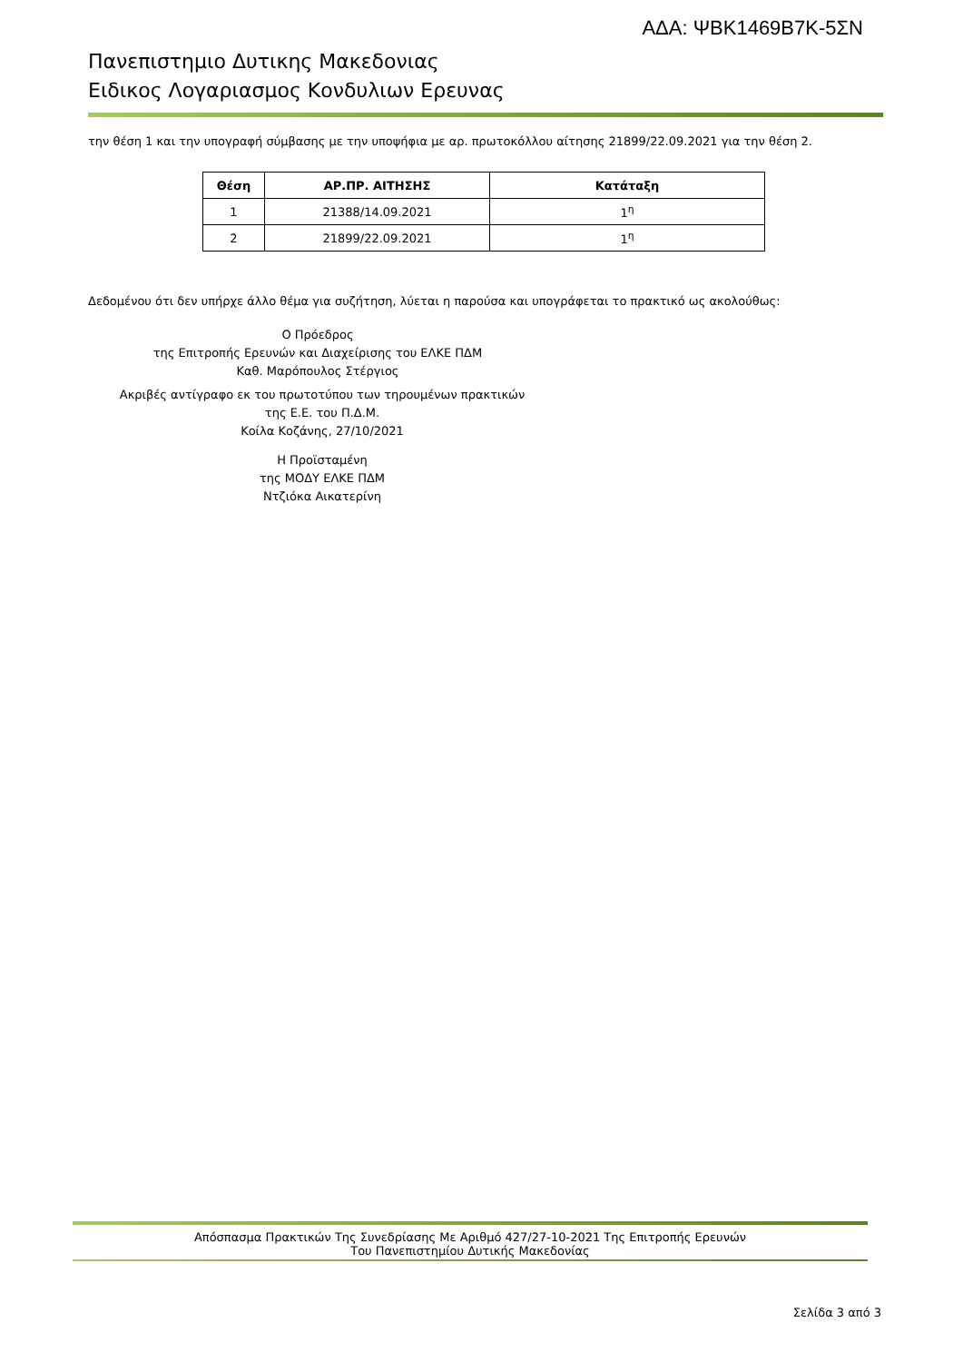ΑΔΑ: ΨΒΚ1469Β7Κ-5ΣΝ
Πανεπιστημιο Δυτικης Μακεδονιας
Ειδικος Λογαριασμος Κονδυλιων Ερευνας
την θέση 1 και την υπογραφή σύμβασης με την υποψήφια με αρ. πρωτοκόλλου αίτησης 21899/22.09.2021 για την θέση 2.
| Θέση | ΑΡ.ΠΡ. ΑΙΤΗΣΗΣ | Κατάταξη |
| --- | --- | --- |
| 1 | 21388/14.09.2021 | 1<sup>η</sup> |
| 2 | 21899/22.09.2021 | 1<sup>η</sup> |
Δεδομένου ότι δεν υπήρχε άλλο θέμα για συζήτηση, λύεται η παρούσα και υπογράφεται το πρακτικό ως ακολούθως:
Ο Πρόεδρος
της Επιτροπής Ερευνών και Διαχείρισης του ΕΛΚΕ ΠΔΜ
Καθ. Μαρόπουλος Στέργιος
Ακριβές αντίγραφο εκ του πρωτοτύπου των τηρουμένων πρακτικών
της Ε.Ε. του Π.Δ.Μ.
Κοίλα Κοζάνης, 27/10/2021
Η Προϊσταμένη
της ΜΟΔΥ ΕΛΚΕ ΠΔΜ
Ντζιόκα Αικατερίνη
Απόσπασμα Πρακτικών Της Συνεδρίασης Με Αριθμό 427/27-10-2021 Της Επιτροπής Ερευνών
Του Πανεπιστημίου Δυτικής Μακεδονίας
Σελίδα 3 από 3